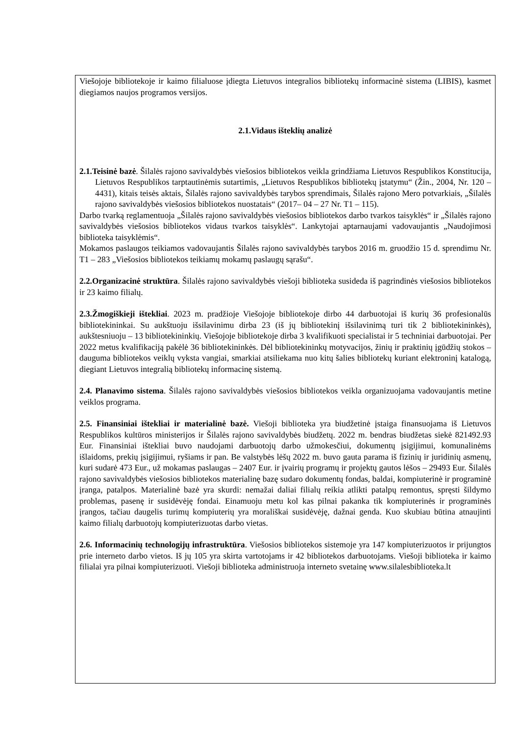Viešojoje bibliotekoje ir kaimo filialuose įdiegta Lietuvos integralios bibliotekų informacinė sistema (LIBIS), kasmet diegiamos naujos programos versijos.
2.1.Vidaus išteklių analizė
2.1.Teisinė bazė. Šilalės rajono savivaldybės viešosios bibliotekos veikla grindžiama Lietuvos Respublikos Konstitucija, Lietuvos Respublikos tarptautinėmis sutartimis, „Lietuvos Respublikos bibliotekų įstatymu“ (Žin., 2004, Nr. 120 – 4431), kitais teisės aktais, Šilalės rajono savivaldybės tarybos sprendimais, Šilalės rajono Mero potvarkiais, „Šilalės rajono savivaldybės viešosios bibliotekos nuostatais“ (2017– 04 – 27 Nr. T1 – 115).
Darbo tvarką reglamentuoja „Šilalės rajono savivaldybės viešosios bibliotekos darbo tvarkos taisyklės“ ir „Šilalės rajono savivaldybės viešosios bibliotekos vidaus tvarkos taisyklės“. Lankytojai aptarnaujami vadovaujantis „Naudojimosi biblioteka taisyklėmis“.
Mokamos paslaugos teikiamos vadovaujantis Šilalės rajono savivaldybės tarybos 2016 m. gruodžio 15 d. sprendimu Nr. T1 – 283 „Viešosios bibliotekos teikiamų mokamų paslaugų sąrašu“.
2.2.Organizacinė struktūra. Šilalės rajono savivaldybės viešoji biblioteka susideda iš pagrindinės viešosios bibliotekos ir 23 kaimo filialų.
2.3.Žmogiškieji ištekliai. 2023 m. pradžioje Viešojoje bibliotekoje dirbo 44 darbuotojai iš kurių 36 profesionalūs bibliotekininkai. Su aukštuoju išsilavinimu dirba 23 (iš jų bibliotekinį išsilavinimą turi tik 2 bibliotekininkės), aukštesniuoju – 13 bibliotekininkių. Viešojoje bibliotekoje dirba 3 kvalifikuoti specialistai ir 5 techniniai darbuotojai. Per 2022 metus kvalifikaciją pakėlė 36 bibliotekininkės. Dėl bibliotekininkų motyvacijos, žinių ir praktinių įgūdžių stokos – dauguma bibliotekos veiklų vyksta vangiai, smarkiai atsiliekama nuo kitų šalies bibliotekų kuriant elektroninį katalogą, diegiant Lietuvos integralią bibliotekų informacinę sistemą.
2.4. Planavimo sistema. Šilalės rajono savivaldybės viešosios bibliotekos veikla organizuojama vadovaujantis metine veiklos programa.
2.5. Finansiniai ištekliai ir materialinė bazė. Viešoji biblioteka yra biudžetinė įstaiga finansuojama iš Lietuvos Respublikos kultūros ministerijos ir Šilalės rajono savivaldybės biudžetų. 2022 m. bendras biudžetas siekė 821492.93 Eur. Finansiniai ištekliai buvo naudojami darbuotojų darbo užmokesčiui, dokumentų įsigijimui, komunalinėms išlaidoms, prekių įsigijimui, ryšiams ir pan. Be valstybės lėšų 2022 m. buvo gauta parama iš fizinių ir juridinių asmenų, kuri sudarė 473 Eur., už mokamas paslaugas – 2407 Eur. ir įvairių programų ir projektų gautos lėšos – 29493 Eur. Šilalės rajono savivaldybės viešosios bibliotekos materialinę bazę sudaro dokumentų fondas, baldai, kompiuterinė ir programinė įranga, patalpos. Materialinė bazė yra skurdi: nemažai daliai filialų reikia atlikti patalpų remontus, spręsti šildymo problemas, pasenę ir susidėvėję fondai. Einamuoju metu kol kas pilnai pakanka tik kompiuterinės ir programinės įrangos, tačiau daugelis turimų kompiuterių yra morališkai susidėvėję, dažnai genda. Kuo skubiau būtina atnaujinti kaimo filialų darbuotojų kompiuterizuotas darbo vietas.
2.6. Informacinių technologijų infrastruktūra. Viešosios bibliotekos sistemoje yra 147 kompiuterizuotos ir prijungtos prie interneto darbo vietos. Iš jų 105 yra skirta vartotojams ir 42 bibliotekos darbuotojams. Viešoji biblioteka ir kaimo filialai yra pilnai kompiuterizuoti. Viešoji biblioteka administruoja interneto svetainę www.silalesbiblioteka.lt